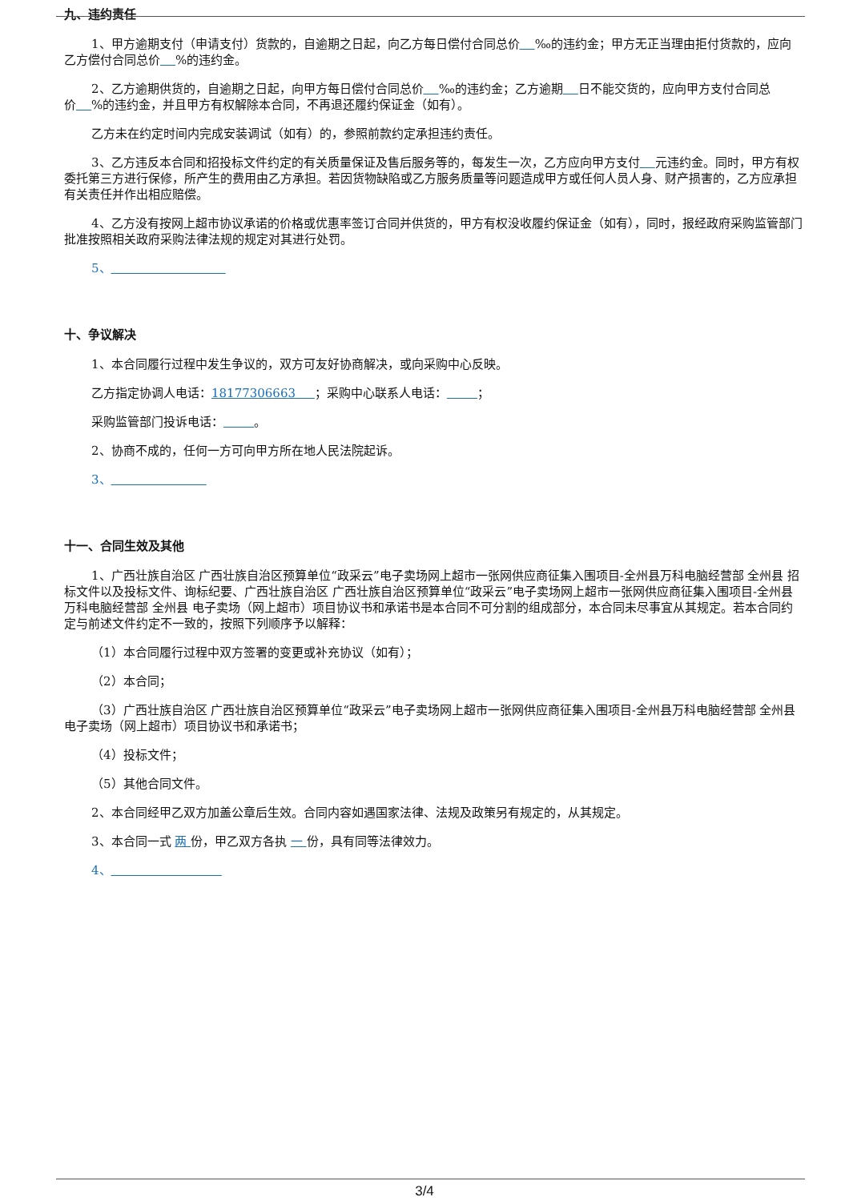九、违约责任
1、甲方逾期支付（申请支付）货款的，自逾期之日起，向乙方每日偿付合同总价 ‰的违约金；甲方无正当理由拒付货款的，应向乙方偿付合同总价 %的违约金。
2、乙方逾期供货的，自逾期之日起，向甲方每日偿付合同总价 ‰的违约金；乙方逾期 日不能交货的，应向甲方支付合同总价 %的违约金，并且甲方有权解除本合同，不再退还履约保证金（如有）。
乙方未在约定时间内完成安装调试（如有）的，参照前款约定承担违约责任。
3、乙方违反本合同和招投标文件约定的有关质量保证及售后服务等的，每发生一次，乙方应向甲方支付 元违约金。同时，甲方有权委托第三方进行保修，所产生的费用由乙方承担。若因货物缺陷或乙方服务质量等问题造成甲方或任何人员人身、财产损害的，乙方应承担有关责任并作出相应赔偿。
4、乙方没有按网上超市协议承诺的价格或优惠率签订合同并供货的，甲方有权没收履约保证金（如有），同时，报经政府采购监管部门批准按照相关政府采购法律法规的规定对其进行处罚。
5、
十、争议解决
1、本合同履行过程中发生争议的，双方可友好协商解决，或向采购中心反映。
乙方指定协调人电话：18177306663 ；采购中心联系人电话： ；
采购监管部门投诉电话： 。
2、协商不成的，任何一方可向甲方所在地人民法院起诉。
3、
十一、合同生效及其他
1、广西壮族自治区 广西壮族自治区预算单位“政采云”电子卖场网上超市一张网供应商征集入围项目-全州县万科电脑经营部 全州县 招标文件以及投标文件、询标纪要、广西壮族自治区 广西壮族自治区预算单位“政采云”电子卖场网上超市一张网供应商征集入围项目-全州县万科电脑经营部 全州县 电子卖场（网上超市）项目协议书和承诺书是本合同不可分割的组成部分，本合同未尽事宜从其规定。若本合同约定与前述文件约定不一致的，按照下列顺序予以解释：
（1）本合同履行过程中双方签署的变更或补充协议（如有）；
（2）本合同；
（3）广西壮族自治区 广西壮族自治区预算单位“政采云”电子卖场网上超市一张网供应商征集入围项目-全州县万科电脑经营部 全州县 电子卖场（网上超市）项目协议书和承诺书；
（4）投标文件；
（5）其他合同文件。
2、本合同经甲乙双方加盖公章后生效。合同内容如遇国家法律、法规及政策另有规定的，从其规定。
3、本合同一式 两 份，甲乙双方各执 一 份，具有同等法律效力。
4、
3/4